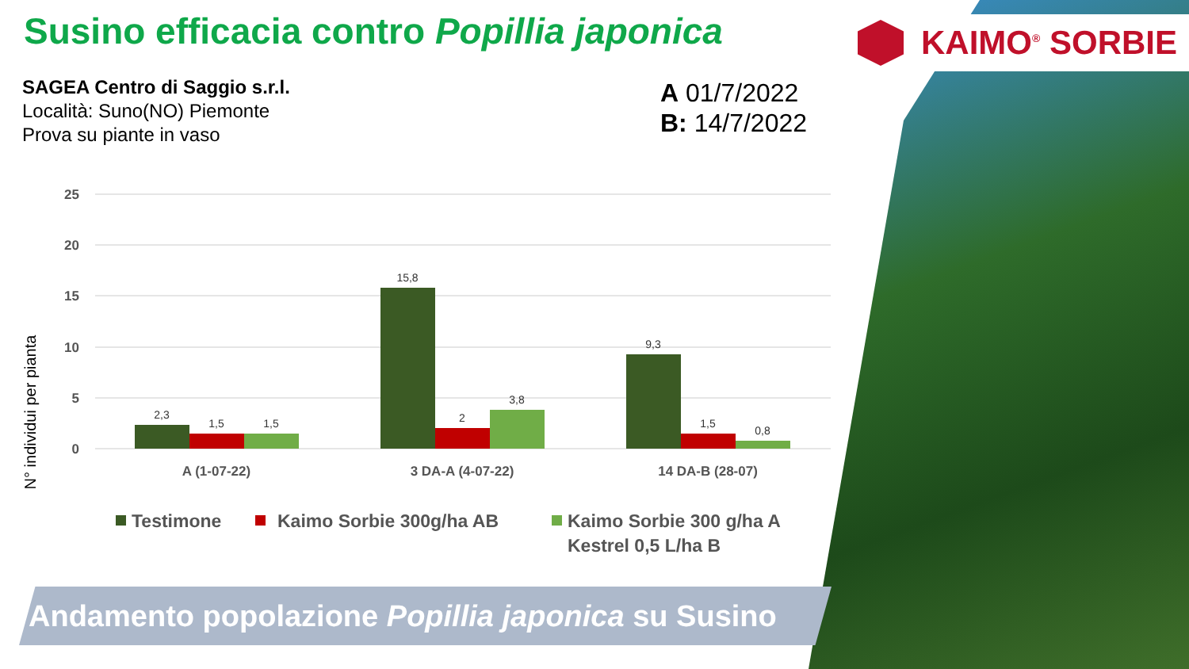KAIMO<sup>®</sup> SORBIE
Susino efficacia contro Popillia japonica
SAGEA Centro di Saggio s.r.l.
Località: Suno(NO) Piemonte
Prova su piante in vaso
A 01/7/2022
B: 14/7/2022
N° individui per pianta
25
20
15
10
5
0
2,3
1,5
1,5
15,8
2
3,8
9,3
1,5
0,8
A (1-07-22)
3 DA-A (4-07-22)
14 DA-B (28-07)
Testimone
Kaimo Sorbie 300g/ha AB
Kaimo Sorbie 300 g/ha A
Kestrel 0,5 L/ha B
Andamento popolazione Popillia japonica su Susino